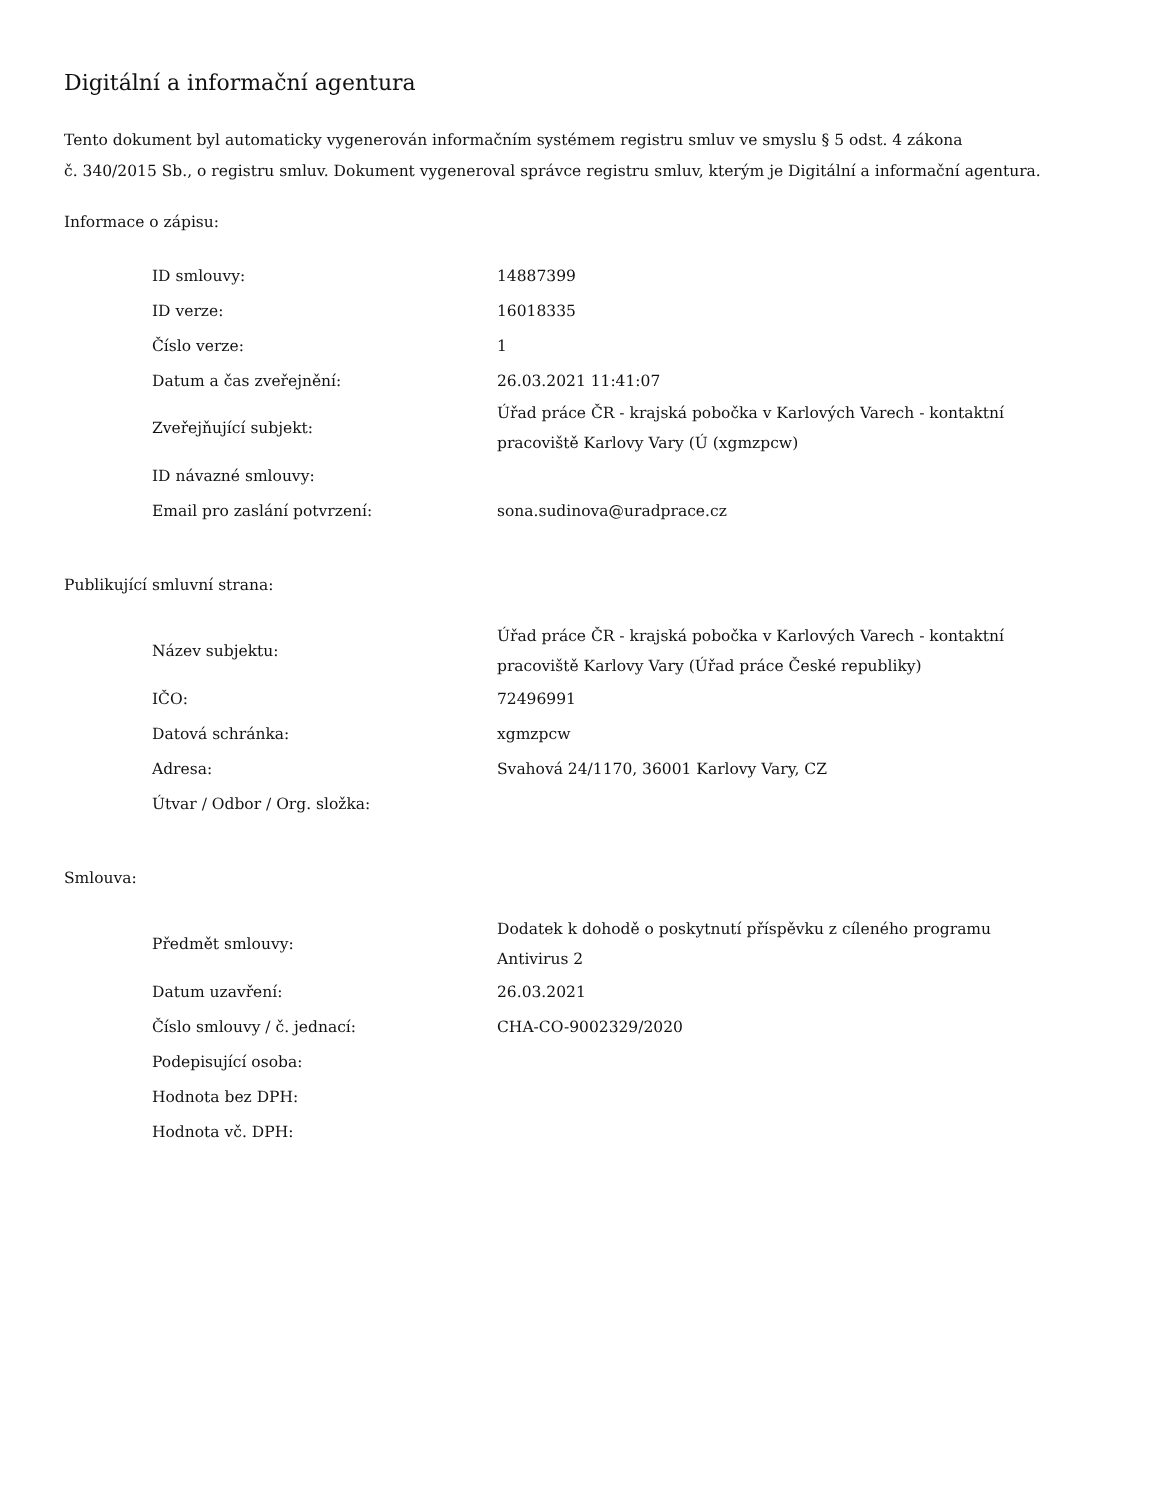Digitální a informační agentura
Tento dokument byl automaticky vygenerován informačním systémem registru smluv ve smyslu § 5 odst. 4 zákona
č. 340/2015 Sb., o registru smluv. Dokument vygeneroval správce registru smluv, kterým je Digitální a informační agentura.
Informace o zápisu:
| ID smlouvy: | 14887399 |
| ID verze: | 16018335 |
| Číslo verze: | 1 |
| Datum a čas zveřejnění: | 26.03.2021 11:41:07 |
| Zveřejňující subjekt: | Úřad práce ČR - krajská pobočka v Karlových Varech - kontaktní pracoviště Karlovy Vary (Ú (xgmzpcw) |
| ID návazné smlouvy: | |
| Email pro zaslání potvrzení: | sona.sudinova@uradprace.cz |
Publikující smluvní strana:
| Název subjektu: | Úřad práce ČR - krajská pobočka v Karlových Varech - kontaktní pracoviště Karlovy Vary (Úřad práce České republiky) |
| IČO: | 72496991 |
| Datová schránka: | xgmzpcw |
| Adresa: | Svahová 24/1170, 36001 Karlovy Vary, CZ |
| Útvar / Odbor / Org. složka: | |
Smlouva:
| Předmět smlouvy: | Dodatek k dohodě o poskytnutí příspěvku z cíleného programu Antivirus 2 |
| Datum uzavření: | 26.03.2021 |
| Číslo smlouvy / č. jednací: | CHA-CO-9002329/2020 |
| Podepisující osoba: | |
| Hodnota bez DPH: | |
| Hodnota vč. DPH: | |